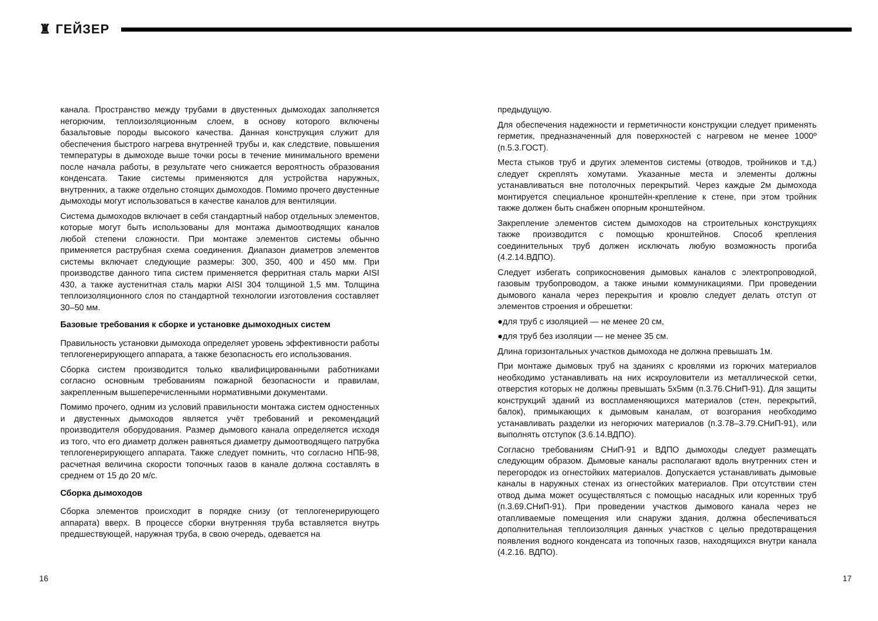♜ ГЕЙЗЕР
канала. Пространство между трубами в двустенных дымоходах заполняется негорючим, теплоизоляционным слоем, в основу которого включены базальтовые породы высокого качества. Данная конструкция служит для обеспечения быстрого нагрева внутренней трубы и, как следствие, повышения температуры в дымоходе выше точки росы в течение минимального времени после начала работы, в результате чего снижается вероятность образования конденсата. Такие системы применяются для устройства наружных, внутренних, а также отдельно стоящих дымоходов. Помимо прочего двустенные дымоходы могут использоваться в качестве каналов для вентиляции.
Система дымоходов включает в себя стандартный набор отдельных элементов, которые могут быть использованы для монтажа дымоотводящих каналов любой степени сложности. При монтаже элементов системы обычно применяется раструбная схема соединения. Диапазон диаметров элементов системы включает следующие размеры: 300, 350, 400 и 450 мм. При производстве данного типа систем применяется ферритная сталь марки AISI 430, а также аустенитная сталь марки AISI 304 толщиной 1,5 мм. Толщина теплоизоляционного слоя по стандартной технологии изготовления составляет 30–50 мм.
Базовые требования к сборке и установке дымоходных систем
Правильность установки дымохода определяет уровень эффективности работы теплогенерирующего аппарата, а также безопасность его использования.
Сборка систем производится только квалифицированными работниками согласно основным требованиям пожарной безопасности и правилам, закрепленным вышеперечисленными нормативными документами.
Помимо прочего, одним из условий правильности монтажа систем одностенных и двустенных дымоходов является учёт требований и рекомендаций производителя оборудования. Размер дымового канала определяется исходя из того, что его диаметр должен равняться диаметру дымоотводящего патрубка теплогенерирующего аппарата. Также следует помнить, что согласно НПБ-98, расчетная величина скорости топочных газов в канале должна составлять в среднем от 15 до 20 м/с.
Сборка дымоходов
Сборка элементов происходит в порядке снизу (от теплогенерирующего аппарата) вверх. В процессе сборки внутренняя труба вставляется внутрь предшествующей, наружная труба, в свою очередь, одевается на
предыдущую.
Для обеспечения надежности и герметичности конструкции следует применять герметик, предназначенный для поверхностей с нагревом не менее 1000º (п.5.3.ГОСТ).
Места стыков труб и других элементов системы (отводов, тройников и т.д.) следует скреплять хомутами. Указанные места и элементы должны устанавливаться вне потолочных перекрытий. Через каждые 2м дымохода монтируется специальное кронштейн-крепление к стене, при этом тройник также должен быть снабжен опорным кронштейном.
Закрепление элементов систем дымоходов на строительных конструкциях также производится с помощью кронштейнов. Способ крепления соединительных труб должен исключать любую возможность прогиба (4.2.14.ВДПО).
Следует избегать соприкосновения дымовых каналов с электропроводкой, газовым трубопроводом, а также иными коммуникациями. При проведении дымового канала через перекрытия и кровлю следует делать отступ от элементов строения и обрешетки:
●для труб с изоляцией — не менее 20 см,
●для труб без изоляции — не менее 35 см.
Длина горизонтальных участков дымохода не должна превышать 1м.
При монтаже дымовых труб на зданиях с кровлями из горючих материалов необходимо устанавливать на них искроуловители из металлической сетки, отверстия которых не должны превышать 5х5мм (п.3.76.СНиП-91). Для защиты конструкций зданий из воспламеняющихся материалов (стен, перекрытий, балок), примыкающих к дымовым каналам, от возгорания необходимо устанавливать разделки из негорючих материалов (п.3.78–3.79.СНиП-91), или выполнять отступок (3.6.14.ВДПО).
Согласно требованиям СНиП-91 и ВДПО дымоходы следует размещать следующим образом. Дымовые каналы располагают вдоль внутренних стен и перегородок из огнестойких материалов. Допускается устанавливать дымовые каналы в наружных стенах из огнестойких материалов. При отсутствии стен отвод дыма может осуществляться с помощью насадных или коренных труб (п.3.69.СНиП-91). При проведении участков дымового канала через не отапливаемые помещения или снаружи здания, должна обеспечиваться дополнительная теплоизоляция данных участков с целью предотвращения появления водного конденсата из топочных газов, находящихся внутри канала (4.2.16. ВДПО).
16 17